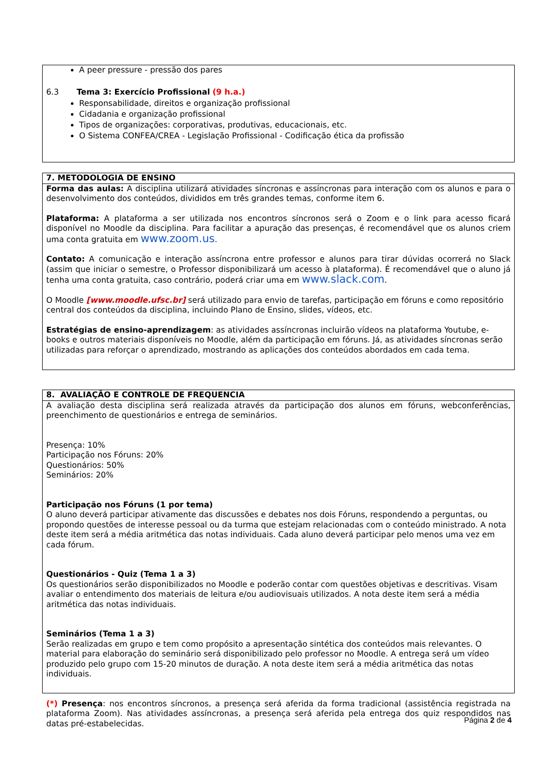A peer pressure - pressão dos pares
6.3 Tema 3: Exercício Profissional (9 h.a.)
Responsabilidade, direitos e organização profissional
Cidadania e organização profissional
Tipos de organizações: corporativas, produtivas, educacionais, etc.
O Sistema CONFEA/CREA - Legislação Profissional - Codificação ética da profissão
7. METODOLOGIA DE ENSINO
Forma das aulas: A disciplina utilizará atividades síncronas e assíncronas para interação com os alunos e para o desenvolvimento dos conteúdos, divididos em três grandes temas, conforme item 6.
Plataforma: A plataforma a ser utilizada nos encontros síncronos será o Zoom e o link para acesso ficará disponível no Moodle da disciplina. Para facilitar a apuração das presenças, é recomendável que os alunos criem uma conta gratuita em www.zoom.us.
Contato: A comunicação e interação assíncrona entre professor e alunos para tirar dúvidas ocorrerá no Slack (assim que iniciar o semestre, o Professor disponibilizará um acesso à plataforma). É recomendável que o aluno já tenha uma conta gratuita, caso contrário, poderá criar uma em www.slack.com.
O Moodle [www.moodle.ufsc.br] será utilizado para envio de tarefas, participação em fóruns e como repositório central dos conteúdos da disciplina, incluindo Plano de Ensino, slides, vídeos, etc.
Estratégias de ensino-aprendizagem: as atividades assíncronas incluirão vídeos na plataforma Youtube, e-books e outros materiais disponíveis no Moodle, além da participação em fóruns. Já, as atividades síncronas serão utilizadas para reforçar o aprendizado, mostrando as aplicações dos conteúdos abordados em cada tema.
8. AVALIAÇÃO E CONTROLE DE FREQUENCIA
A avaliação desta disciplina será realizada através da participação dos alunos em fóruns, webconferências, preenchimento de questionários e entrega de seminários.
Presença: 10%
Participação nos Fóruns: 20%
Questionários: 50%
Seminários: 20%
Participação nos Fóruns (1 por tema)
O aluno deverá participar ativamente das discussões e debates nos dois Fóruns, respondendo a perguntas, ou propondo questões de interesse pessoal ou da turma que estejam relacionadas com o conteúdo ministrado. A nota deste item será a média aritmética das notas individuais. Cada aluno deverá participar pelo menos uma vez em cada fórum.
Questionários - Quiz (Tema 1 a 3)
Os questionários serão disponibilizados no Moodle e poderão contar com questões objetivas e descritivas. Visam avaliar o entendimento dos materiais de leitura e/ou audiovisuais utilizados. A nota deste item será a média aritmética das notas individuais.
Seminários (Tema 1 a 3)
Serão realizadas em grupo e tem como propósito a apresentação sintética dos conteúdos mais relevantes. O material para elaboração do seminário será disponibilizado pelo professor no Moodle. A entrega será um vídeo produzido pelo grupo com 15-20 minutos de duração. A nota deste item será a média aritmética das notas individuais.
(*) Presença: nos encontros síncronos, a presença será aferida da forma tradicional (assistência registrada na plataforma Zoom). Nas atividades assíncronas, a presença será aferida pela entrega dos quiz respondidos nas datas pré-estabelecidas.
Página 2 de 4